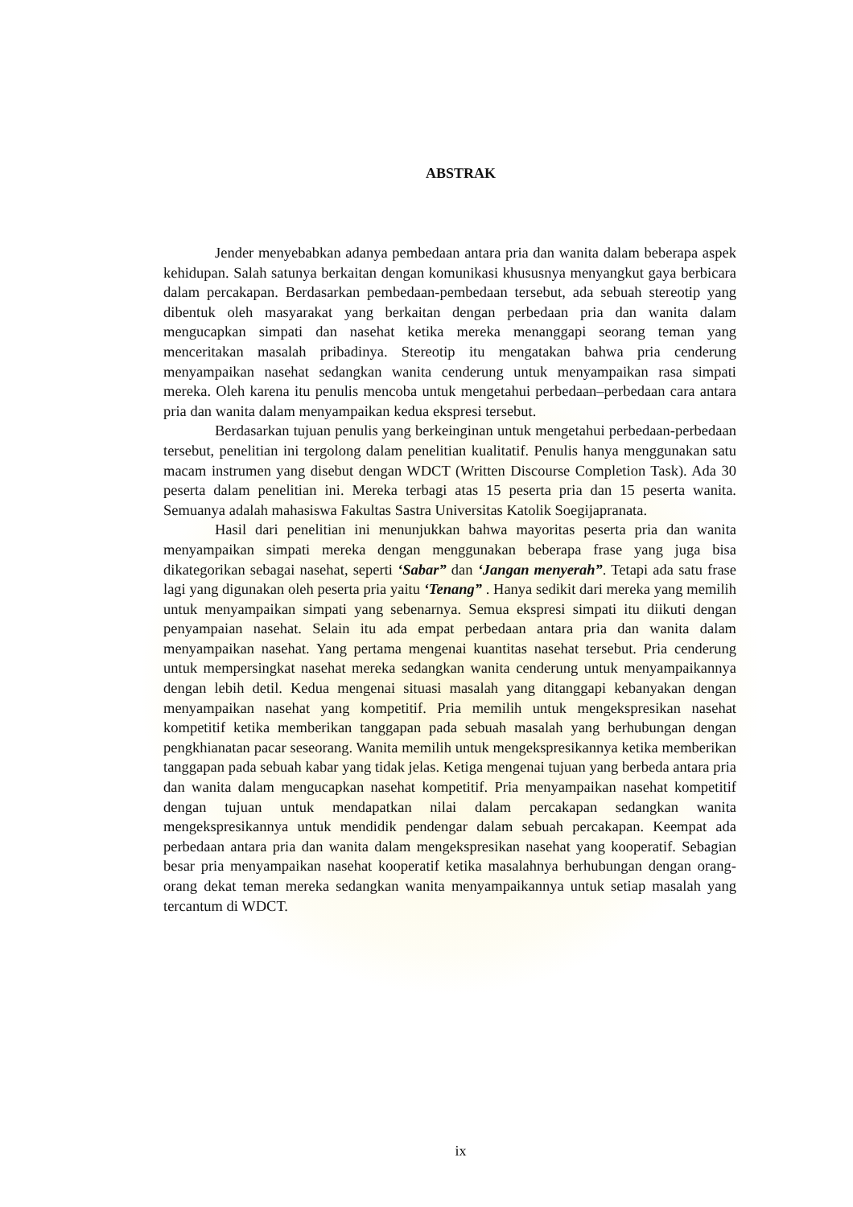ABSTRAK
Jender menyebabkan adanya pembedaan antara pria dan wanita dalam beberapa aspek kehidupan. Salah satunya berkaitan dengan komunikasi khususnya menyangkut gaya berbicara dalam percakapan. Berdasarkan pembedaan-pembedaan tersebut, ada sebuah stereotip yang dibentuk oleh masyarakat yang berkaitan dengan perbedaan pria dan wanita dalam mengucapkan simpati dan nasehat ketika mereka menanggapi seorang teman yang menceritakan masalah pribadinya. Stereotip itu mengatakan bahwa pria cenderung menyampaikan nasehat sedangkan wanita cenderung untuk menyampaikan rasa simpati mereka. Oleh karena itu penulis mencoba untuk mengetahui perbedaan–perbedaan cara antara pria dan wanita dalam menyampaikan kedua ekspresi tersebut.
Berdasarkan tujuan penulis yang berkeinginan untuk mengetahui perbedaan-perbedaan tersebut, penelitian ini tergolong dalam penelitian kualitatif. Penulis hanya menggunakan satu macam instrumen yang disebut dengan WDCT (Written Discourse Completion Task). Ada 30 peserta dalam penelitian ini. Mereka terbagi atas 15 peserta pria dan 15 peserta wanita. Semuanya adalah mahasiswa Fakultas Sastra Universitas Katolik Soegijapranata.
Hasil dari penelitian ini menunjukkan bahwa mayoritas peserta pria dan wanita menyampaikan simpati mereka dengan menggunakan beberapa frase yang juga bisa dikategorikan sebagai nasehat, seperti ‘Sabar” dan ‘Jangan menyerah”. Tetapi ada satu frase lagi yang digunakan oleh peserta pria yaitu ‘Tenang” . Hanya sedikit dari mereka yang memilih untuk menyampaikan simpati yang sebenarnya. Semua ekspresi simpati itu diikuti dengan penyampaian nasehat. Selain itu ada empat perbedaan antara pria dan wanita dalam menyampaikan nasehat. Yang pertama mengenai kuantitas nasehat tersebut. Pria cenderung untuk mempersingkat nasehat mereka sedangkan wanita cenderung untuk menyampaikannya dengan lebih detil. Kedua mengenai situasi masalah yang ditanggapi kebanyakan dengan menyampaikan nasehat yang kompetitif. Pria memilih untuk mengekspresikan nasehat kompetitif ketika memberikan tanggapan pada sebuah masalah yang berhubungan dengan pengkhianatan pacar seseorang. Wanita memilih untuk mengekspresikannya ketika memberikan tanggapan pada sebuah kabar yang tidak jelas. Ketiga mengenai tujuan yang berbeda antara pria dan wanita dalam mengucapkan nasehat kompetitif. Pria menyampaikan nasehat kompetitif dengan tujuan untuk mendapatkan nilai dalam percakapan sedangkan wanita mengekspresikannya untuk mendidik pendengar dalam sebuah percakapan. Keempat ada perbedaan antara pria dan wanita dalam mengekspresikan nasehat yang kooperatif. Sebagian besar pria menyampaikan nasehat kooperatif ketika masalahnya berhubungan dengan orang-orang dekat teman mereka sedangkan wanita menyampaikannya untuk setiap masalah yang tercantum di WDCT.
ix